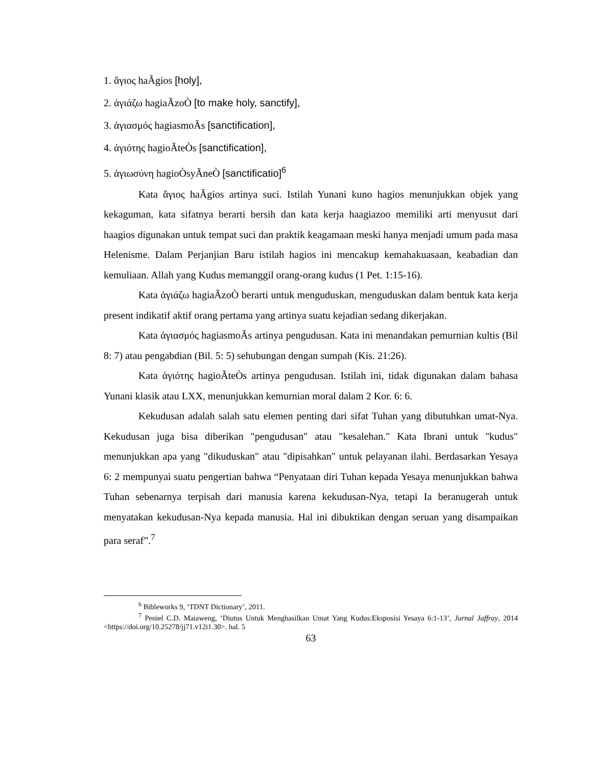1. ἅγιος haÃgios [holy],
2. ἁγιάζω hagiaÃzoÒ [to make holy, sanctify],
3. ἁγιασμός hagiasmoÃs [sanctification],
4. ἁγιότης hagioÃteÒs [sanctification],
5. ἁγιωσύνη hagioÒsyÃneÒ [sanctificatio]<sup>6</sup>
Kata ἅγιος haÃgios artinya suci. Istilah Yunani kuno hagios menunjukkan objek yang kekaguman, kata sifatnya berarti bersih dan kata kerja haagiazoo memiliki arti menyusut dari haagios digunakan untuk tempat suci dan praktik keagamaan meski hanya menjadi umum pada masa Helenisme. Dalam Perjanjian Baru istilah hagios ini mencakup kemahakuasaan, keabadian dan kemuliaan. Allah yang Kudus memanggil orang-orang kudus (1 Pet. 1:15-16).
Kata ἁγιάζω hagiaÃzoÒ berarti untuk menguduskan, menguduskan dalam bentuk kata kerja present indikatif aktif orang pertama yang artinya suatu kejadian sedang dikerjakan.
Kata ἁγιασμός hagiasmoÃs artinya pengudusan. Kata ini menandakan pemurnian kultis (Bil 8: 7) atau pengabdian (Bil. 5: 5) sehubungan dengan sumpah (Kis. 21:26).
Kata ἁγιότης hagioÃteÒs artinya pengudusan. Istilah ini, tidak digunakan dalam bahasa Yunani klasik atau LXX, menunjukkan kemurnian moral dalam 2 Kor. 6: 6.
Kekudusan adalah salah satu elemen penting dari sifat Tuhan yang dibutuhkan umat-Nya. Kekudusan juga bisa diberikan "pengudusan" atau "kesalehan." Kata Ibrani untuk "kudus" menunjukkan apa yang "dikuduskan" atau "dipisahkan" untuk pelayanan ilahi. Berdasarkan Yesaya 6: 2 mempunyai suatu pengertian bahwa “Penyataan diri Tuhan kepada Yesaya menunjukkan bahwa Tuhan sebenarnya terpisah dari manusia karena kekudusan-Nya, tetapi Ia beranugerah untuk menyatakan kekudusan-Nya kepada manusia. Hal ini dibuktikan dengan seruan yang disampaikan para seraf”.<sup>7</sup>
<sup>6</sup> Bibleworks 9, ‘TDNT Dictionary’, 2011.
<sup>7</sup> Peniel C.D. Maiaweng, ‘Diutus Untuk Menghasilkan Umat Yang Kudus:Eksposisi Yesaya 6:1-13’, Jurnal Jaffray, 2014 <https://doi.org/10.25278/jj71.v12i1.30>. hal. 5
63